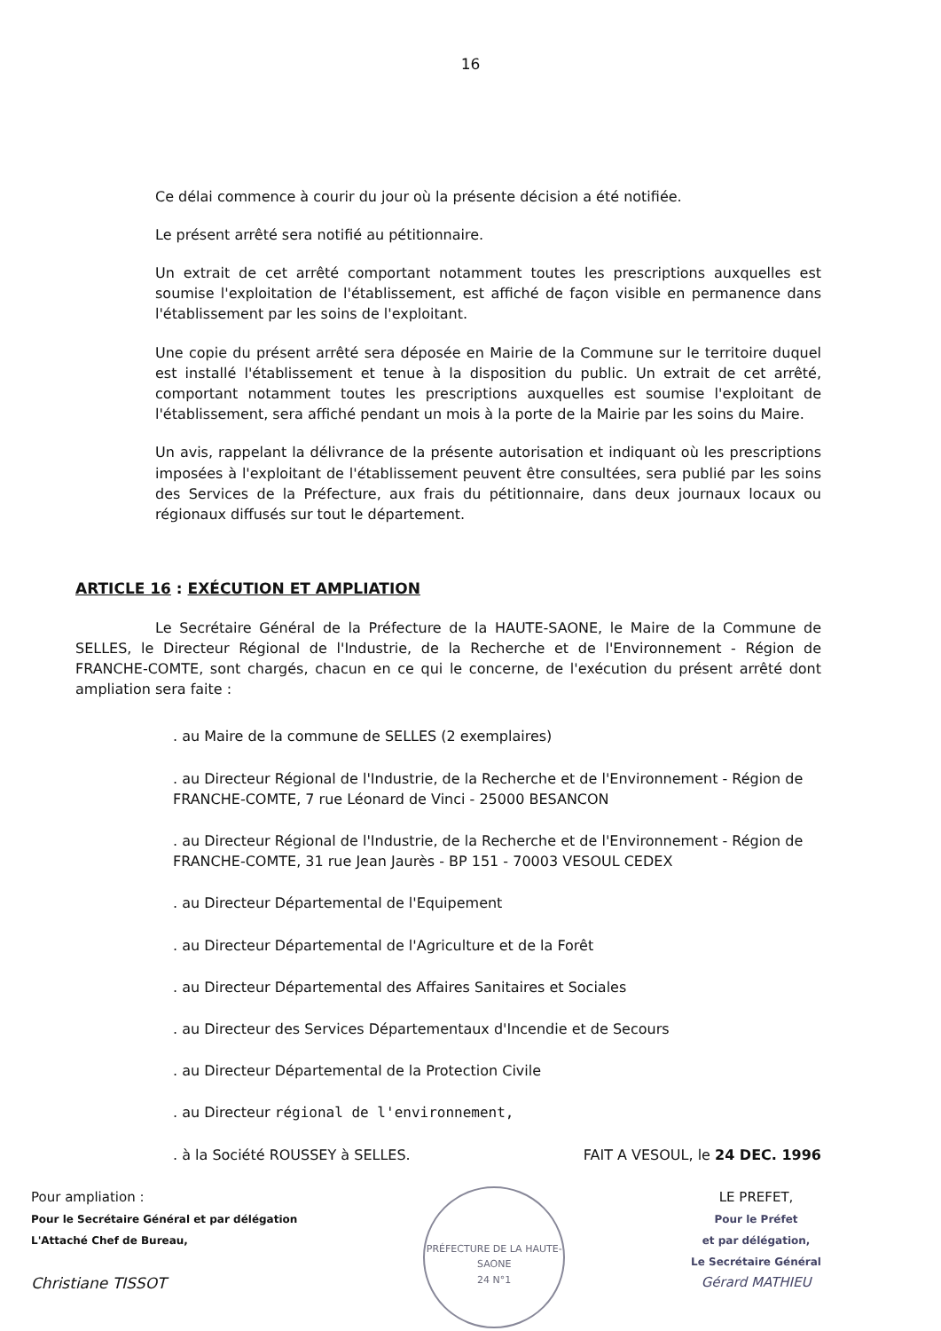16
Ce délai commence à courir du jour où la présente décision a été notifiée.
Le présent arrêté sera notifié au pétitionnaire.
Un extrait de cet arrêté comportant notamment toutes les prescriptions auxquelles est soumise l'exploitation de l'établissement, est affiché de façon visible en permanence dans l'établissement par les soins de l'exploitant.
Une copie du présent arrêté sera déposée en Mairie de la Commune sur le territoire duquel est installé l'établissement et tenue à la disposition du public. Un extrait de cet arrêté, comportant notamment toutes les prescriptions auxquelles est soumise l'exploitant de l'établissement, sera affiché pendant un mois à la porte de la Mairie par les soins du Maire.
Un avis, rappelant la délivrance de la présente autorisation et indiquant où les prescriptions imposées à l'exploitant de l'établissement peuvent être consultées, sera publié par les soins des Services de la Préfecture, aux frais du pétitionnaire, dans deux journaux locaux ou régionaux diffusés sur tout le département.
ARTICLE 16 : EXÉCUTION ET AMPLIATION
Le Secrétaire Général de la Préfecture de la HAUTE-SAONE, le Maire de la Commune de SELLES, le Directeur Régional de l'Industrie, de la Recherche et de l'Environnement - Région de FRANCHE-COMTE, sont chargés, chacun en ce qui le concerne, de l'exécution du présent arrêté dont ampliation sera faite :
. au Maire de la commune de SELLES (2 exemplaires)
. au Directeur Régional de l'Industrie, de la Recherche et de l'Environnement - Région de FRANCHE-COMTE, 7 rue Léonard de Vinci - 25000 BESANCON
. au Directeur Régional de l'Industrie, de la Recherche et de l'Environnement - Région de FRANCHE-COMTE, 31 rue Jean Jaurès - BP 151 - 70003 VESOUL CEDEX
. au Directeur Départemental de l'Equipement
. au Directeur Départemental de l'Agriculture et de la Forêt
. au Directeur Départemental des Affaires Sanitaires et Sociales
. au Directeur des Services Départementaux d'Incendie et de Secours
. au Directeur Départemental de la Protection Civile
. au Directeur régional de l'environnement,
. à la Société ROUSSEY à SELLES. FAIT A VESOUL, le 24 DEC. 1996
Pour ampliation :
Pour le Secrétaire Général et par délégation
L'Attaché Chef de Bureau,
Christiane TISSOT
PRÉFECTURE DE LA HAUTE-SAONE
24 N°1
LE PREFET,
Pour le Préfet
et par délégation,
Le Secrétaire Général
Gérard MATHIEU